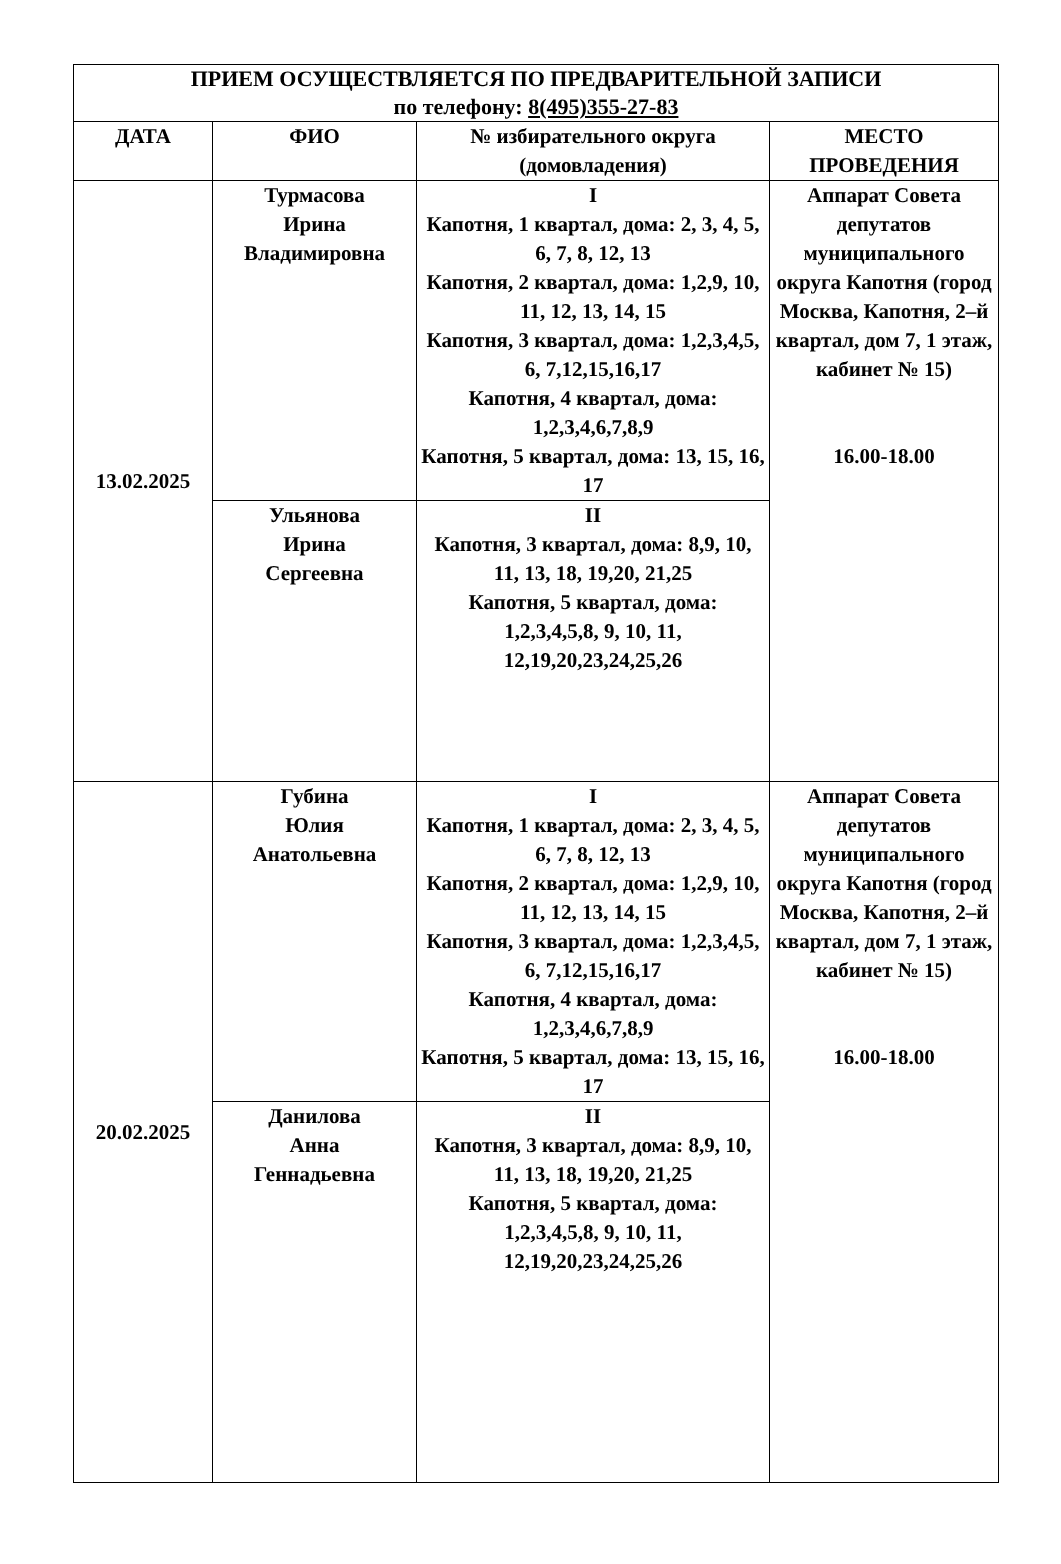| ПРИЕМ ОСУЩЕСТВЛЯЕТСЯ ПО ПРЕДВАРИТЕЛЬНОЙ ЗАПИСИ по телефону: 8(495)355-27-83 | | | |
| --- | --- | --- | --- |
| ДАТА | ФИО | № избирательного округа (домовладения) | МЕСТО ПРОВЕДЕНИЯ |
| 13.02.2025 | Турмасова Ирина Владимировна | I Капотня, 1 квартал, дома: 2, 3, 4, 5, 6, 7, 8, 12, 13 Капотня, 2 квартал, дома: 1,2,9, 10, 11, 12, 13, 14, 15 Капотня, 3 квартал, дома: 1,2,3,4,5, 6, 7,12,15,16,17 Капотня, 4 квартал, дома: 1,2,3,4,6,7,8,9 Капотня, 5 квартал, дома: 13, 15, 16, 17 | Аппарат Совета депутатов муниципального округа Капотня (город Москва, Капотня, 2–й квартал, дом 7, 1 этаж, кабинет № 15) 16.00-18.00 |
| | Ульянова Ирина Сергеевна | II Капотня, 3 квартал, дома: 8,9, 10, 11, 13, 18, 19,20, 21,25 Капотня, 5 квартал, дома: 1,2,3,4,5,8, 9, 10, 11, 12,19,20,23,24,25,26 | |
| 20.02.2025 | Губина Юлия Анатольевна | I Капотня, 1 квартал, дома: 2, 3, 4, 5, 6, 7, 8, 12, 13 Капотня, 2 квартал, дома: 1,2,9, 10, 11, 12, 13, 14, 15 Капотня, 3 квартал, дома: 1,2,3,4,5, 6, 7,12,15,16,17 Капотня, 4 квартал, дома: 1,2,3,4,6,7,8,9 Капотня, 5 квартал, дома: 13, 15, 16, 17 | Аппарат Совета депутатов муниципального округа Капотня (город Москва, Капотня, 2–й квартал, дом 7, 1 этаж, кабинет № 15) 16.00-18.00 |
| | Данилова Анна Геннадьевна | II Капотня, 3 квартал, дома: 8,9, 10, 11, 13, 18, 19,20, 21,25 Капотня, 5 квартал, дома: 1,2,3,4,5,8, 9, 10, 11, 12,19,20,23,24,25,26 | |